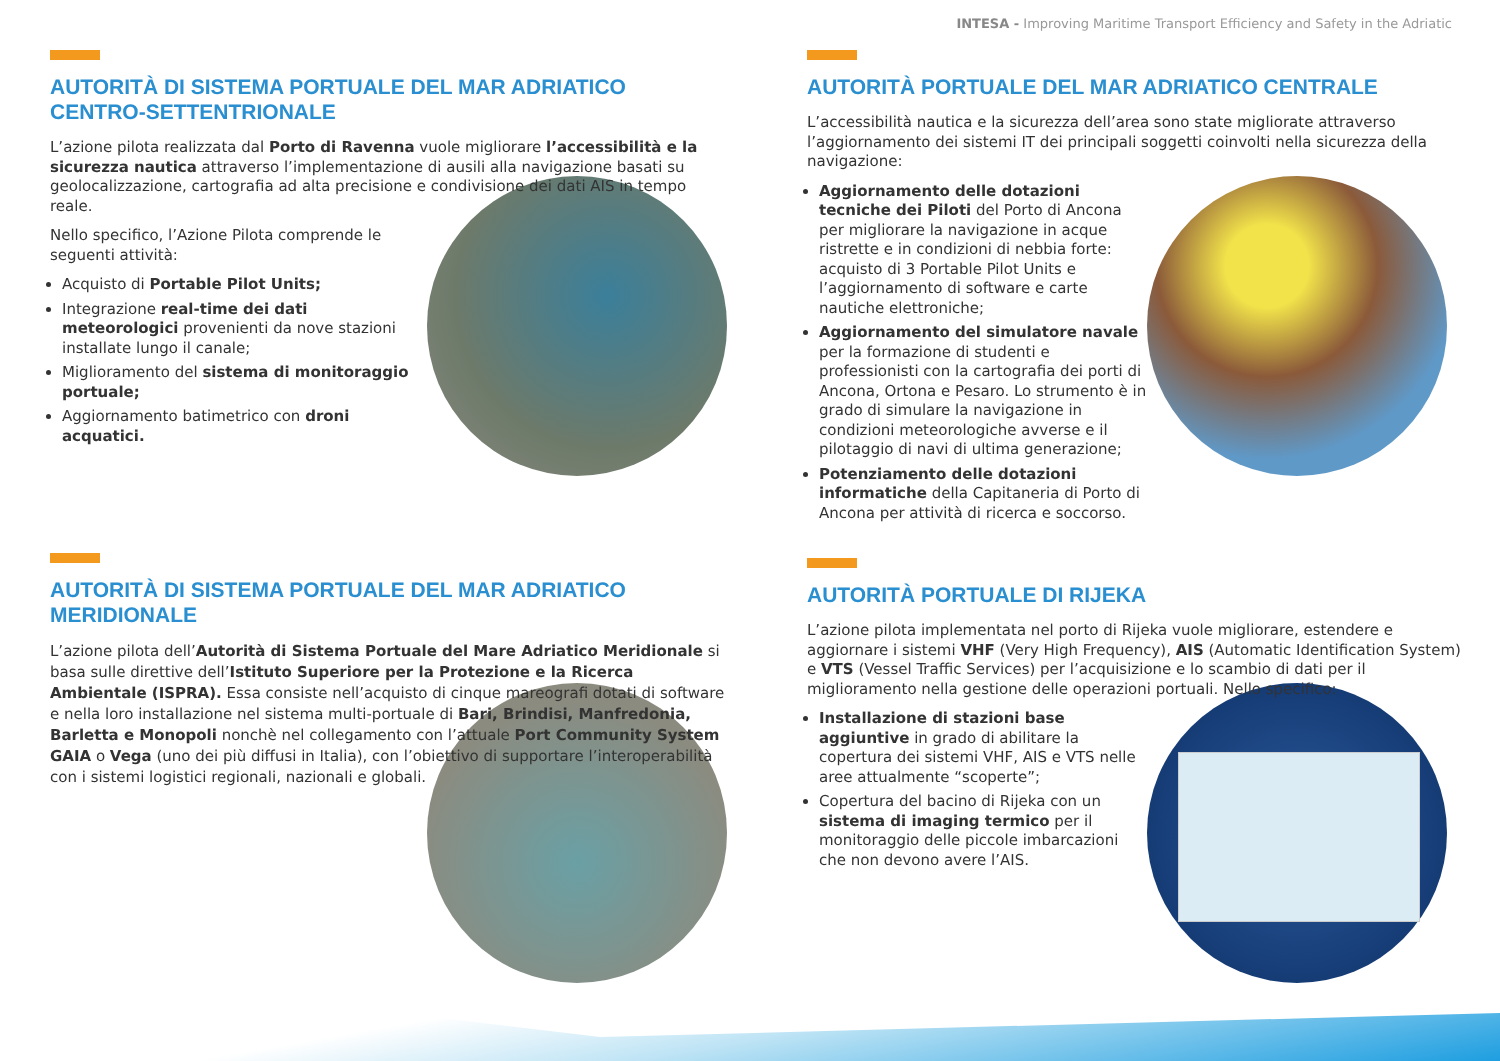INTESA - Improving Maritime Transport Efficiency and Safety in the Adriatic
AUTORITÀ DI SISTEMA PORTUALE DEL MAR ADRIATICO
CENTRO-SETTENTRIONALE
L’azione pilota realizzata dal Porto di Ravenna vuole migliorare l’accessibilità e la sicurezza nautica attraverso l’implementazione di ausili alla navigazione basati su geolocalizzazione, cartografia ad alta precisione e condivisione dei dati AIS in tempo reale.
Nello specifico, l’Azione Pilota comprende le seguenti attività:
Acquisto di Portable Pilot Units;
Integrazione real-time dei dati meteorologici provenienti da nove stazioni installate lungo il canale;
Miglioramento del sistema di monitoraggio portuale;
Aggiornamento batimetrico con droni acquatici.
AUTORITÀ PORTUALE DEL MAR ADRIATICO CENTRALE
L’accessibilità nautica e la sicurezza dell’area sono state migliorate attraverso l’aggiornamento dei sistemi IT dei principali soggetti coinvolti nella sicurezza della navigazione:
Aggiornamento delle dotazioni tecniche dei Piloti del Porto di Ancona per migliorare la navigazione in acque ristrette e in condizioni di nebbia forte: acquisto di 3 Portable Pilot Units e l’aggiornamento di software e carte nautiche elettroniche;
Aggiornamento del simulatore navale per la formazione di studenti e professionisti con la cartografia dei porti di Ancona, Ortona e Pesaro. Lo strumento è in grado di simulare la navigazione in condizioni meteorologiche avverse e il pilotaggio di navi di ultima generazione;
Potenziamento delle dotazioni informatiche della Capitaneria di Porto di Ancona per attività di ricerca e soccorso.
AUTORITÀ DI SISTEMA PORTUALE DEL MAR ADRIATICO MERIDIONALE
L’azione pilota dell’Autorità di Sistema Portuale del Mare Adriatico Meridionale si basa sulle direttive dell’Istituto Superiore per la Protezione e la Ricerca Ambientale (ISPRA). Essa consiste nell’acquisto di cinque mareografi dotati di software e nella loro installazione nel sistema multi-portuale di Bari, Brindisi, Manfredonia, Barletta e Monopoli nonchè nel collegamento con l’attuale Port Community System GAIA o Vega (uno dei più diffusi in Italia), con l’obiettivo di supportare l’interoperabilità con i sistemi logistici regionali, nazionali e globali.
AUTORITÀ PORTUALE DI RIJEKA
L’azione pilota implementata nel porto di Rijeka vuole migliorare, estendere e aggiornare i sistemi VHF (Very High Frequency), AIS (Automatic Identification System) e VTS (Vessel Traffic Services) per l’acquisizione e lo scambio di dati per il miglioramento nella gestione delle operazioni portuali. Nello specifico:
Installazione di stazioni base aggiuntive in grado di abilitare la copertura dei sistemi VHF, AIS e VTS nelle aree attualmente “scoperte”;
Copertura del bacino di Rijeka con un sistema di imaging termico per il monitoraggio delle piccole imbarcazioni che non devono avere l’AIS.